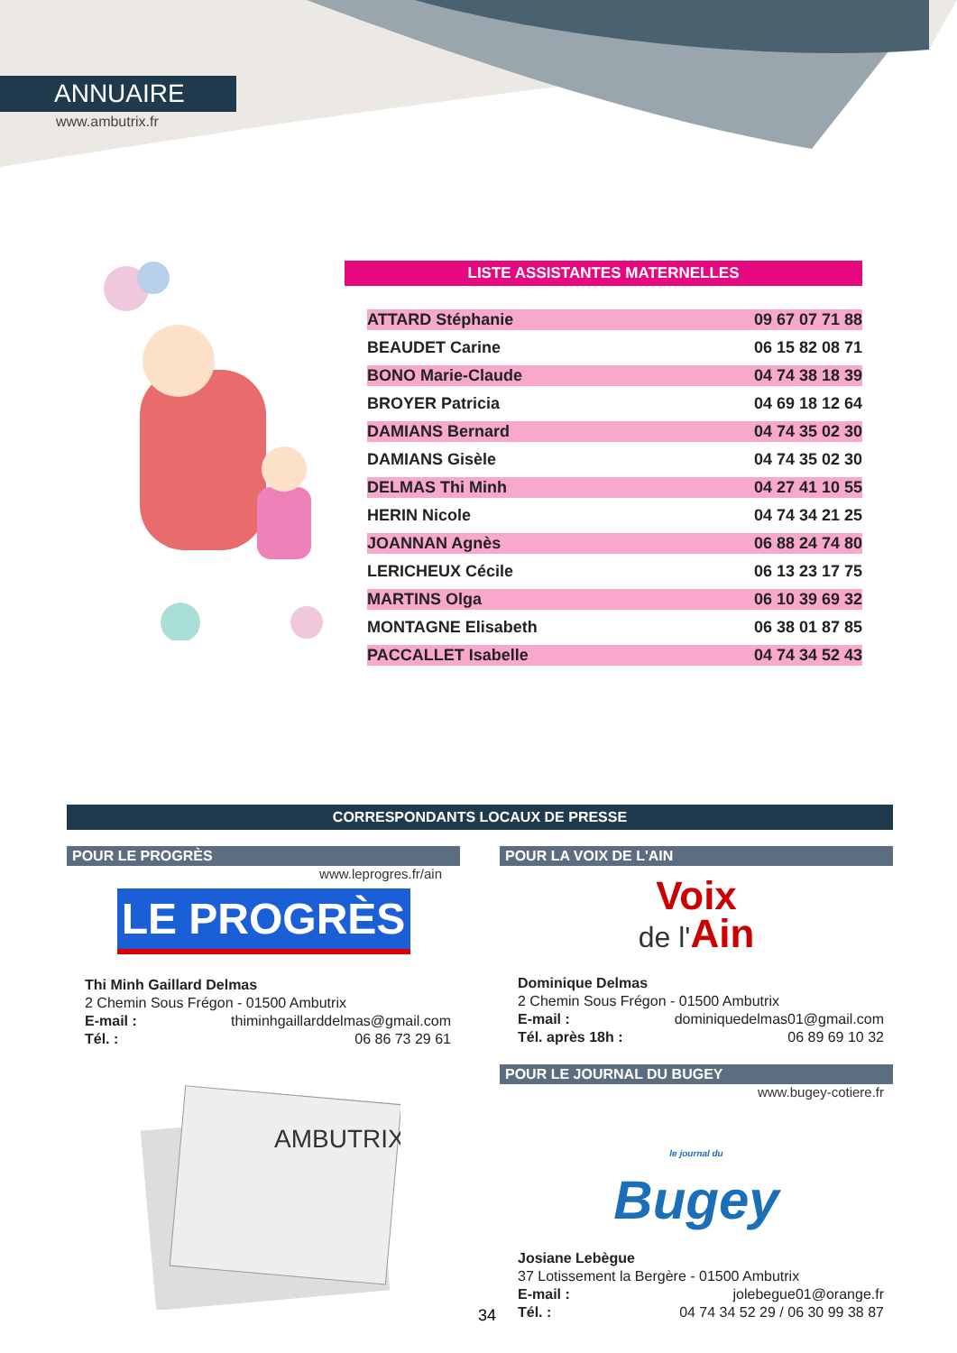ANNUAIRE
www.ambutrix.fr
LISTE ASSISTANTES MATERNELLES
| ATTARD Stéphanie | 09 67 07 71 88 |
| BEAUDET Carine | 06 15 82 08 71 |
| BONO Marie-Claude | 04 74 38 18 39 |
| BROYER Patricia | 04 69 18 12 64 |
| DAMIANS Bernard | 04 74 35 02 30 |
| DAMIANS Gisèle | 04 74 35 02 30 |
| DELMAS Thi Minh | 04 27 41 10 55 |
| HERIN Nicole | 04 74 34 21 25 |
| JOANNAN Agnès | 06 88 24 74 80 |
| LERICHEUX Cécile | 06 13 23 17 75 |
| MARTINS Olga | 06 10 39 69 32 |
| MONTAGNE Elisabeth | 06 38 01 87 85 |
| PACCALLET Isabelle | 04 74 34 52 43 |
CORRESPONDANTS LOCAUX DE PRESSE
POUR LE PROGRÈS
www.leprogres.fr/ain
LE PROGRÈS
Thi Minh Gaillard Delmas
2 Chemin Sous Frégon - 01500 Ambutrix
E-mail : thiminhgaillarddelmas@gmail.com
Tél. : 06 86 73 29 61
AMBUTRIX
POUR LA VOIX DE L'AIN
Voix
de l'Ain
Dominique Delmas
2 Chemin Sous Frégon - 01500 Ambutrix
E-mail : dominiquedelmas01@gmail.com
Tél. après 18h : 06 89 69 10 32
POUR LE JOURNAL DU BUGEY
www.bugey-cotiere.fr
le journal du
Bugey
Josiane Lebègue
37 Lotissement la Bergère - 01500 Ambutrix
E-mail : jolebegue01@orange.fr
Tél. : 04 74 34 52 29 / 06 30 99 38 87
34